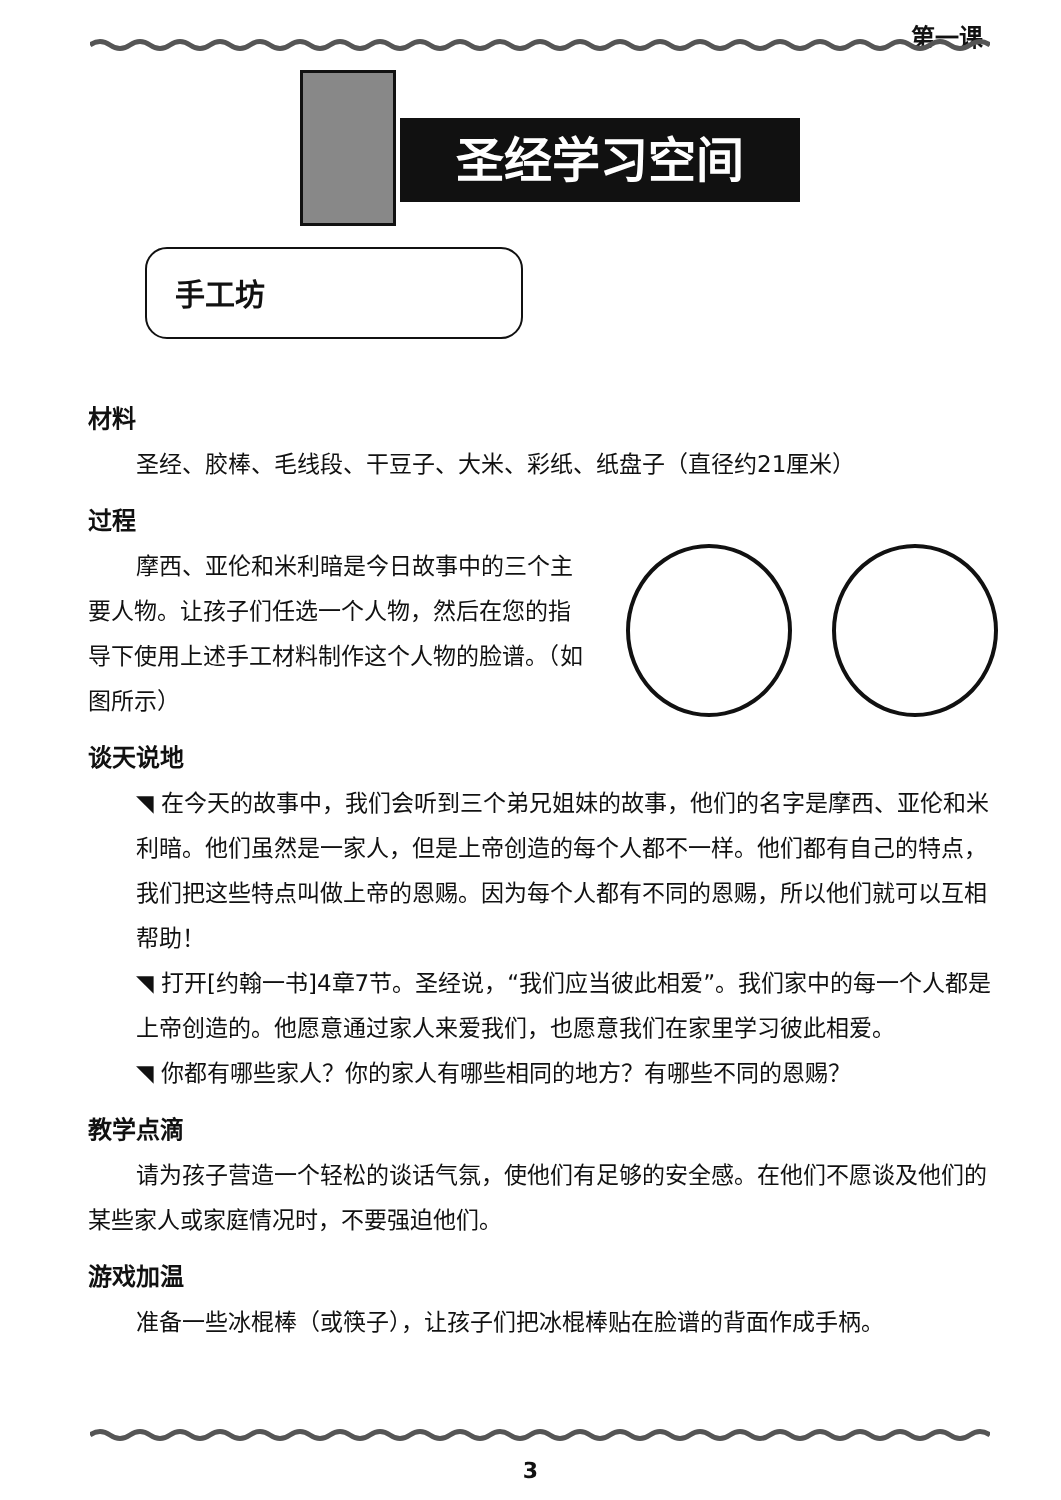第一课
圣经学习空间
手工坊
材料
圣经、胶棒、毛线段、干豆子、大米、彩纸、纸盘子（直径约21厘米）
过程
摩西、亚伦和米利暗是今日故事中的三个主要人物。让孩子们任选一个人物，然后在您的指导下使用上述手工材料制作这个人物的脸谱。（如图所示）
谈天说地
◥ 在今天的故事中，我们会听到三个弟兄姐妹的故事，他们的名字是摩西、亚伦和米利暗。他们虽然是一家人，但是上帝创造的每个人都不一样。他们都有自己的特点，我们把这些特点叫做上帝的恩赐。因为每个人都有不同的恩赐，所以他们就可以互相帮助！
◥ 打开[约翰一书]4章7节。圣经说，“我们应当彼此相爱”。我们家中的每一个人都是上帝创造的。他愿意通过家人来爱我们，也愿意我们在家里学习彼此相爱。
◥ 你都有哪些家人？你的家人有哪些相同的地方？有哪些不同的恩赐？
教学点滴
请为孩子营造一个轻松的谈话气氛，使他们有足够的安全感。在他们不愿谈及他们的某些家人或家庭情况时，不要强迫他们。
游戏加温
准备一些冰棍棒（或筷子），让孩子们把冰棍棒贴在脸谱的背面作成手柄。
3